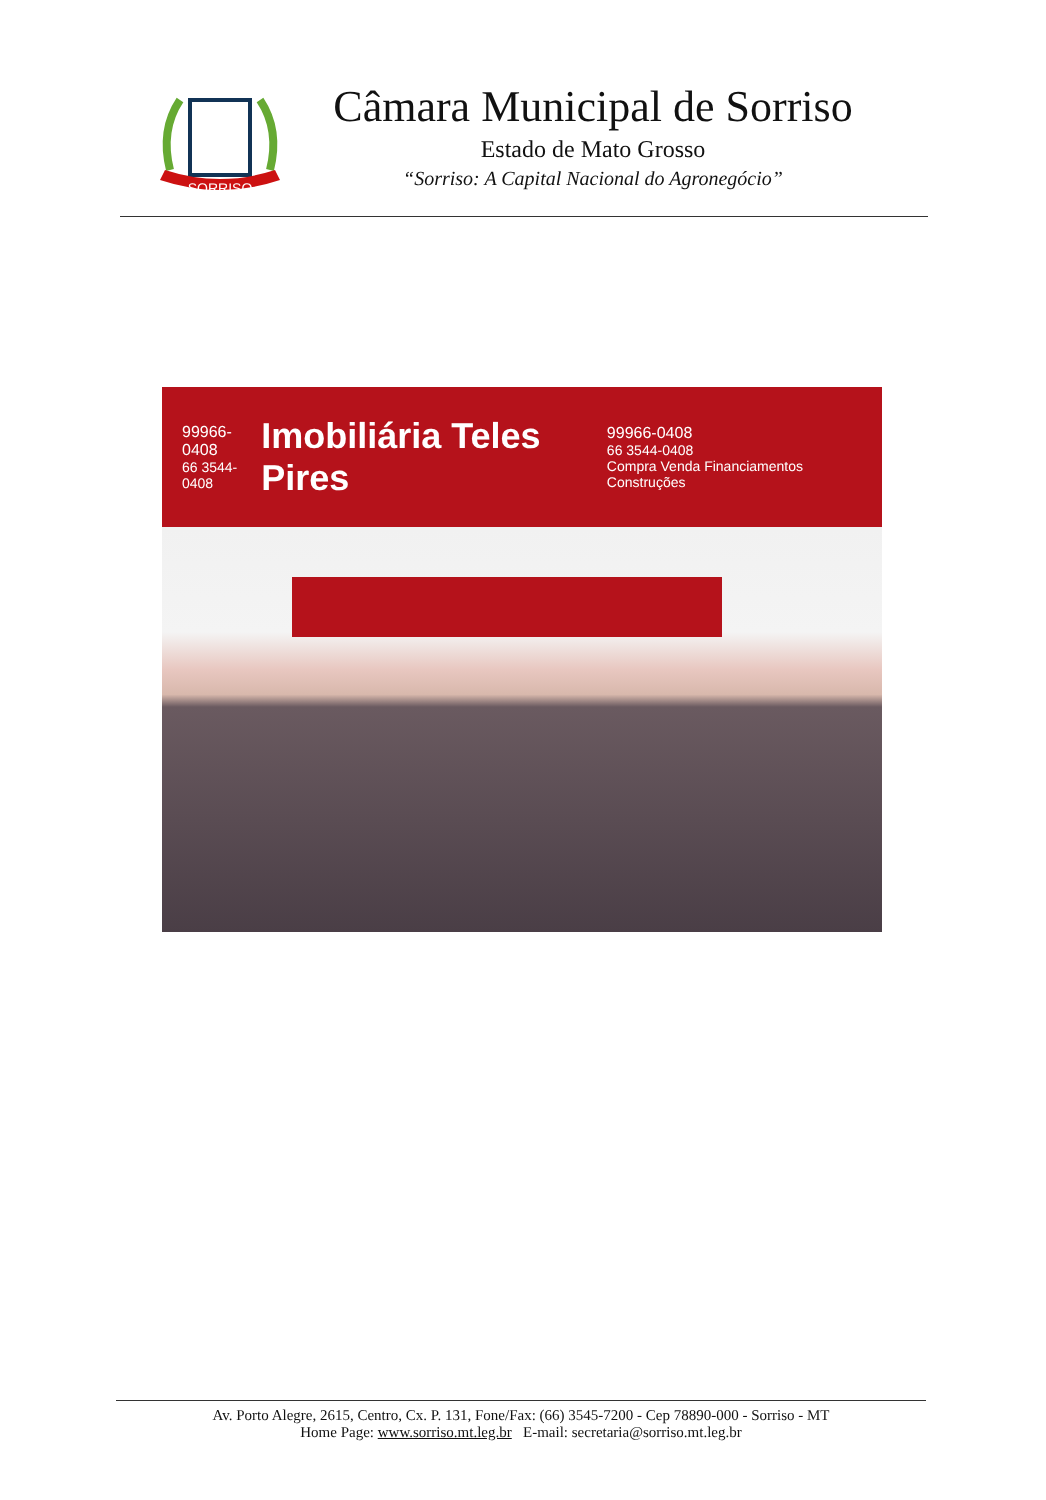SORRISO
Câmara Municipal de Sorriso
Estado de Mato Grosso
“Sorriso: A Capital Nacional do Agronegócio”
99966-0408
66 3544-0408
Imobiliária Teles Pires
99966-0408
66 3544-0408
Compra Venda Financiamentos Construções
Av. Porto Alegre, 2615, Centro, Cx. P. 131, Fone/Fax: (66) 3545-7200 - Cep 78890-000 - Sorriso - MT
Home Page: www.sorriso.mt.leg.br E-mail: secretaria@sorriso.mt.leg.br